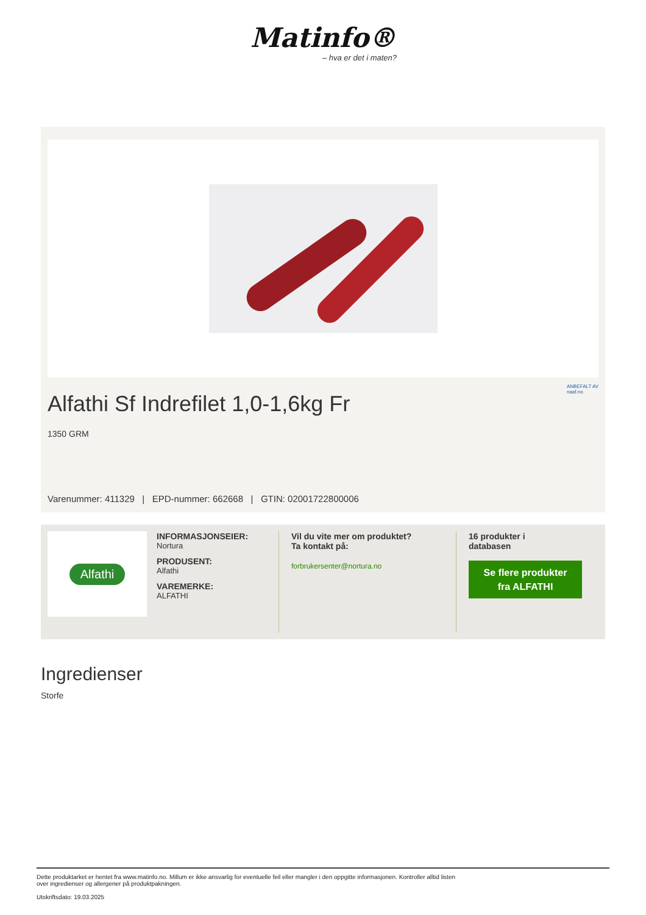Matinfo®
– hva er det i maten?
Alfathi Sf Indrefilet 1,0-1,6kg Fr
ANBEFALT AV
naaf.no
1350 GRM
Varenummer: 411329 | EPD-nummer: 662668 | GTIN: 02001722800006
Alfathi
INFORMASJONSEIER:
Nortura
PRODUSENT:
Alfathi
VAREMERKE:
ALFATHI
Vil du vite mer om produktet?
Ta kontakt på:
forbrukersenter@nortura.no
16 produkter i
databasen
Se flere produkter
fra ALFATHI
Ingredienser
Storfe
Dette produktarket er hentet fra www.matinfo.no. Millum er ikke ansvarlig for eventuelle feil eller mangler i den oppgitte informasjonen. Kontroller alltid listen
over ingredienser og allergener på produktpakningen.
Utskriftsdato: 19.03.2025